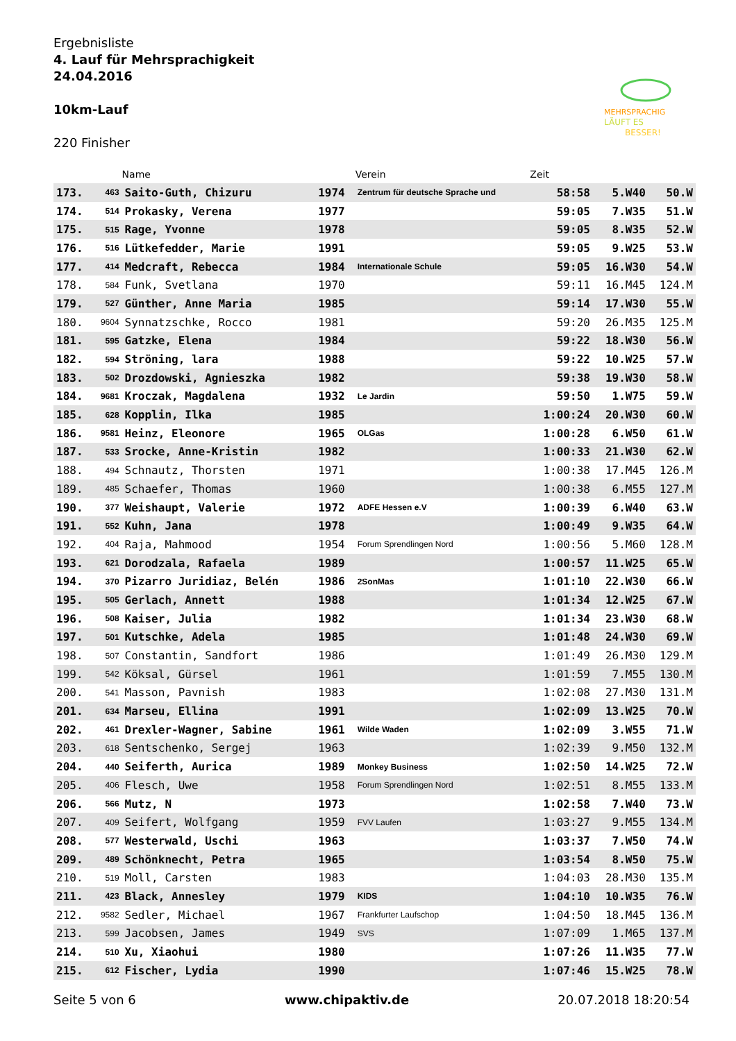Ergebnisliste
4. Lauf für Mehrsprachigkeit
24.04.2016
10km-Lauf
220 Finisher
MEHRSPRACHIG
LÄUFT ES
BESSER!
| | | Name | | Verein | Zeit | | |
| --- | --- | --- | --- | --- | --- | --- | --- |
| 173. | 463 | Saito-Guth, Chizuru | 1974 | Zentrum für deutsche Sprache und | 58:58 | 5.W40 | 50.W |
| 174. | 514 | Prokasky, Verena | 1977 | | 59:05 | 7.W35 | 51.W |
| 175. | 515 | Rage, Yvonne | 1978 | | 59:05 | 8.W35 | 52.W |
| 176. | 516 | Lütkefedder, Marie | 1991 | | 59:05 | 9.W25 | 53.W |
| 177. | 414 | Medcraft, Rebecca | 1984 | Internationale Schule | 59:05 | 16.W30 | 54.W |
| 178. | 584 | Funk, Svetlana | 1970 | | 59:11 | 16.M45 | 124.M |
| 179. | 527 | Günther, Anne Maria | 1985 | | 59:14 | 17.W30 | 55.W |
| 180. | 9604 | Synnatzschke, Rocco | 1981 | | 59:20 | 26.M35 | 125.M |
| 181. | 595 | Gatzke, Elena | 1984 | | 59:22 | 18.W30 | 56.W |
| 182. | 594 | Ströning, lara | 1988 | | 59:22 | 10.W25 | 57.W |
| 183. | 502 | Drozdowski, Agnieszka | 1982 | | 59:38 | 19.W30 | 58.W |
| 184. | 9681 | Kroczak, Magdalena | 1932 | Le Jardin | 59:50 | 1.W75 | 59.W |
| 185. | 628 | Kopplin, Ilka | 1985 | | 1:00:24 | 20.W30 | 60.W |
| 186. | 9581 | Heinz, Eleonore | 1965 | OLGas | 1:00:28 | 6.W50 | 61.W |
| 187. | 533 | Srocke, Anne-Kristin | 1982 | | 1:00:33 | 21.W30 | 62.W |
| 188. | 494 | Schnautz, Thorsten | 1971 | | 1:00:38 | 17.M45 | 126.M |
| 189. | 485 | Schaefer, Thomas | 1960 | | 1:00:38 | 6.M55 | 127.M |
| 190. | 377 | Weishaupt, Valerie | 1972 | ADFE Hessen e.V | 1:00:39 | 6.W40 | 63.W |
| 191. | 552 | Kuhn, Jana | 1978 | | 1:00:49 | 9.W35 | 64.W |
| 192. | 404 | Raja, Mahmood | 1954 | Forum Sprendlingen Nord | 1:00:56 | 5.M60 | 128.M |
| 193. | 621 | Dorodzala, Rafaela | 1989 | | 1:00:57 | 11.W25 | 65.W |
| 194. | 370 | Pizarro Juridiaz, Belén | 1986 | 2SonMas | 1:01:10 | 22.W30 | 66.W |
| 195. | 505 | Gerlach, Annett | 1988 | | 1:01:34 | 12.W25 | 67.W |
| 196. | 508 | Kaiser, Julia | 1982 | | 1:01:34 | 23.W30 | 68.W |
| 197. | 501 | Kutschke, Adela | 1985 | | 1:01:48 | 24.W30 | 69.W |
| 198. | 507 | Constantin, Sandfort | 1986 | | 1:01:49 | 26.M30 | 129.M |
| 199. | 542 | Köksal, Gürsel | 1961 | | 1:01:59 | 7.M55 | 130.M |
| 200. | 541 | Masson, Pavnish | 1983 | | 1:02:08 | 27.M30 | 131.M |
| 201. | 634 | Marseu, Ellina | 1991 | | 1:02:09 | 13.W25 | 70.W |
| 202. | 461 | Drexler-Wagner, Sabine | 1961 | Wilde Waden | 1:02:09 | 3.W55 | 71.W |
| 203. | 618 | Sentschenko, Sergej | 1963 | | 1:02:39 | 9.M50 | 132.M |
| 204. | 440 | Seiferth, Aurica | 1989 | Monkey Business | 1:02:50 | 14.W25 | 72.W |
| 205. | 406 | Flesch, Uwe | 1958 | Forum Sprendlingen Nord | 1:02:51 | 8.M55 | 133.M |
| 206. | 566 | Mutz, N | 1973 | | 1:02:58 | 7.W40 | 73.W |
| 207. | 409 | Seifert, Wolfgang | 1959 | FVV Laufen | 1:03:27 | 9.M55 | 134.M |
| 208. | 577 | Westerwald, Uschi | 1963 | | 1:03:37 | 7.W50 | 74.W |
| 209. | 489 | Schönknecht, Petra | 1965 | | 1:03:54 | 8.W50 | 75.W |
| 210. | 519 | Moll, Carsten | 1983 | | 1:04:03 | 28.M30 | 135.M |
| 211. | 423 | Black, Annesley | 1979 | KIDS | 1:04:10 | 10.W35 | 76.W |
| 212. | 9582 | Sedler, Michael | 1967 | Frankfurter Laufschop | 1:04:50 | 18.M45 | 136.M |
| 213. | 599 | Jacobsen, James | 1949 | SVS | 1:07:09 | 1.M65 | 137.M |
| 214. | 510 | Xu, Xiaohui | 1980 | | 1:07:26 | 11.W35 | 77.W |
| 215. | 612 | Fischer, Lydia | 1990 | | 1:07:46 | 15.W25 | 78.W |
Seite 5 von 6 www.chipaktiv.de 20.07.2018 18:20:54